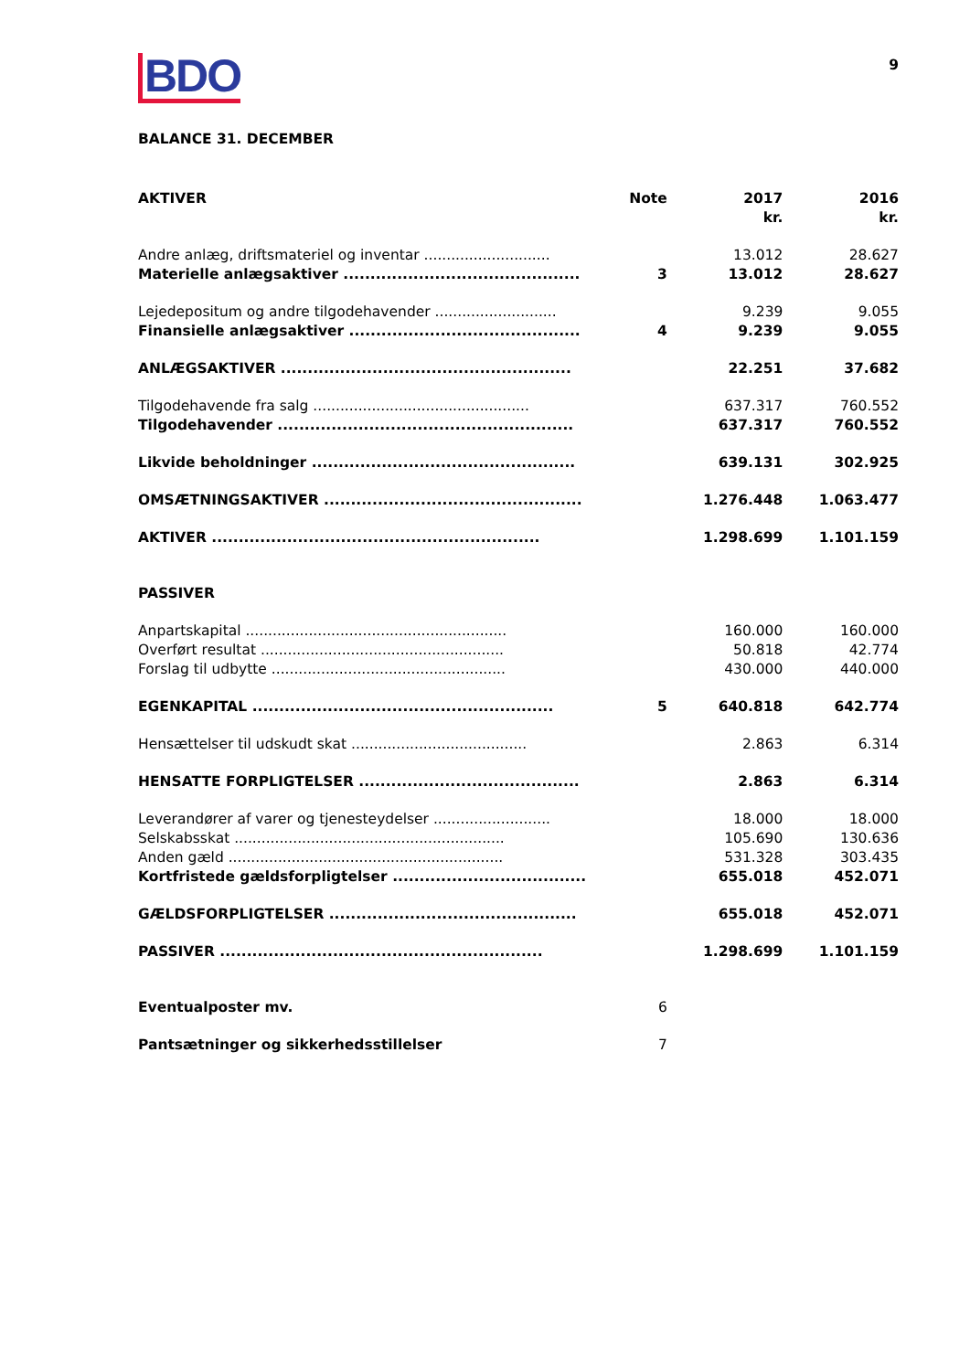9
BDO
BALANCE 31. DECEMBER
| AKTIVER | Note | 2017 kr. | 2016 kr. |
| --- | --- | --- | --- |
| Andre anlæg, driftsmateriel og inventar ............................ | | 13.012 | 28.627 |
| Materielle anlægsaktiver ............................................ | 3 | 13.012 | 28.627 |
| Lejedepositum og andre tilgodehavender ........................... | | 9.239 | 9.055 |
| Finansielle anlægsaktiver ........................................... | 4 | 9.239 | 9.055 |
| ANLÆGSAKTIVER ...................................................... | | 22.251 | 37.682 |
| Tilgodehavende fra salg ................................................ | | 637.317 | 760.552 |
| Tilgodehavender ....................................................... | | 637.317 | 760.552 |
| Likvide beholdninger ................................................. | | 639.131 | 302.925 |
| OMSÆTNINGSAKTIVER ................................................ | | 1.276.448 | 1.063.477 |
| AKTIVER ............................................................. | | 1.298.699 | 1.101.159 |
| PASSIVER | | | |
| Anpartskapital .......................................................... | | 160.000 | 160.000 |
| Overført resultat ...................................................... | | 50.818 | 42.774 |
| Forslag til udbytte .................................................... | | 430.000 | 440.000 |
| EGENKAPITAL ........................................................ | 5 | 640.818 | 642.774 |
| Hensættelser til udskudt skat ....................................... | | 2.863 | 6.314 |
| HENSATTE FORPLIGTELSER ......................................... | | 2.863 | 6.314 |
| Leverandører af varer og tjenesteydelser .......................... | | 18.000 | 18.000 |
| Selskabsskat ............................................................ | | 105.690 | 130.636 |
| Anden gæld ............................................................. | | 531.328 | 303.435 |
| Kortfristede gældsforpligtelser .................................... | | 655.018 | 452.071 |
| GÆLDSFORPLIGTELSER .............................................. | | 655.018 | 452.071 |
| PASSIVER ............................................................ | | 1.298.699 | 1.101.159 |
| Eventualposter mv. | 6 | | |
| Pantsætninger og sikkerhedsstillelser | 7 | | |